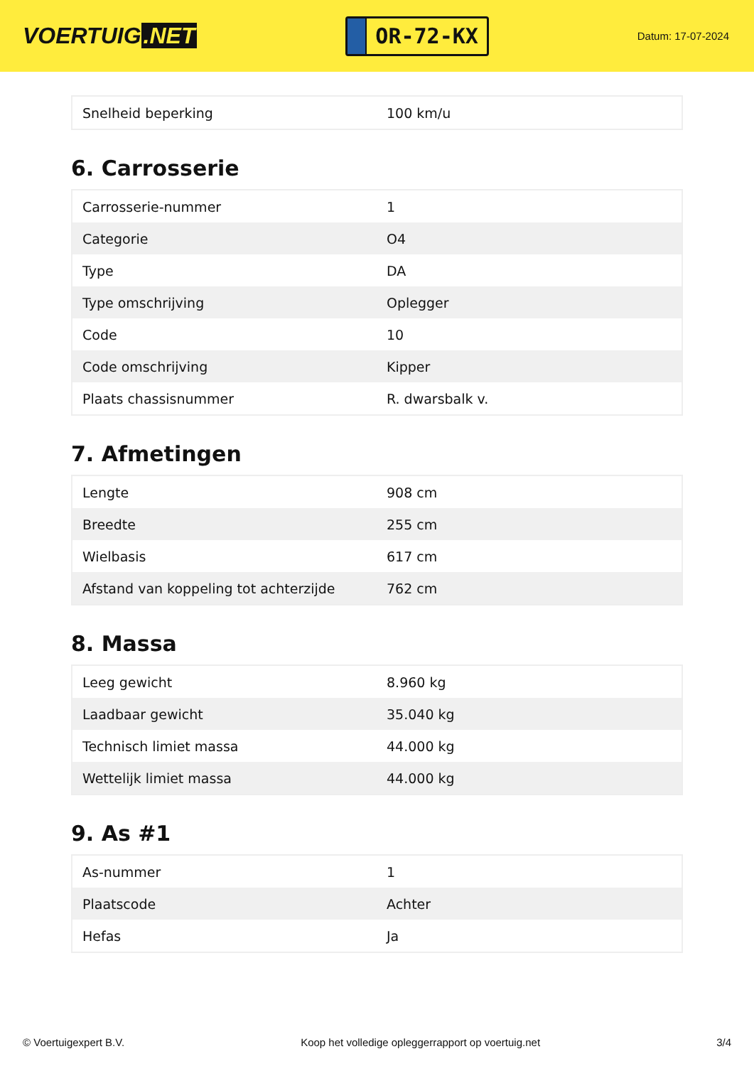VOERTUIG.NET
OR-72-KX
Datum: 17-07-2024
| Snelheid beperking | 100 km/u |
6. Carrosserie
| Carrosserie-nummer | 1 |
| Categorie | O4 |
| Type | DA |
| Type omschrijving | Oplegger |
| Code | 10 |
| Code omschrijving | Kipper |
| Plaats chassisnummer | R. dwarsbalk v. |
7. Afmetingen
| Lengte | 908 cm |
| Breedte | 255 cm |
| Wielbasis | 617 cm |
| Afstand van koppeling tot achterzijde | 762 cm |
8. Massa
| Leeg gewicht | 8.960 kg |
| Laadbaar gewicht | 35.040 kg |
| Technisch limiet massa | 44.000 kg |
| Wettelijk limiet massa | 44.000 kg |
9. As #1
| As-nummer | 1 |
| Plaatscode | Achter |
| Hefas | Ja |
© Voertuigexpert B.V. Koop het volledige opleggerrapport op voertuig.net 3/4